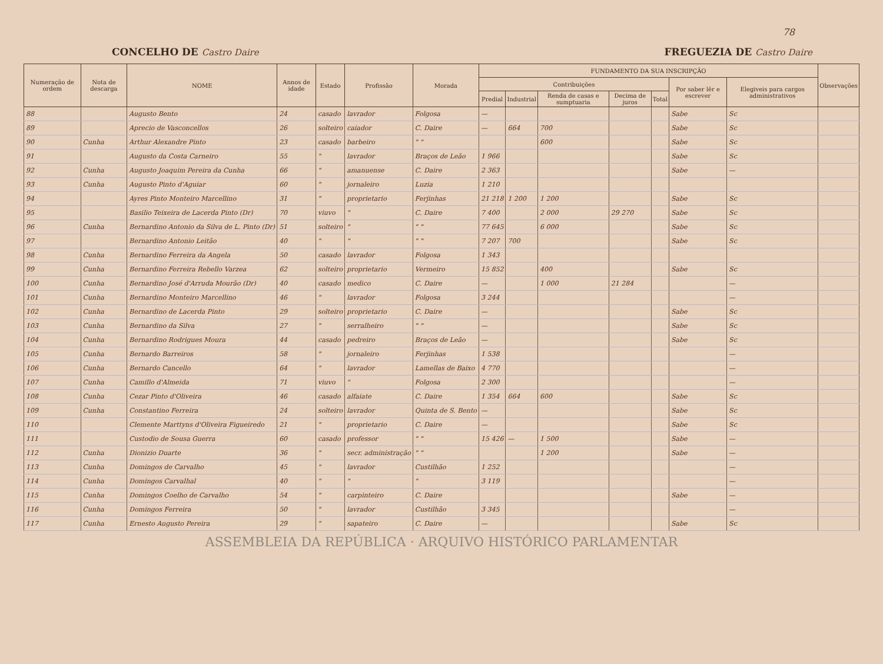78
CONCELHO DE Castro Daire FREGUEZIA DE Castro Daire
| Numeração de ordem | Nota de descarga | NOME | Annos de idade | Estado | Profissão | Morada | FUNDAMENTO DA SUA INSCRIPÇÃO | | | | | | | Observações |
| --- | --- | --- | --- | --- | --- | --- | --- | --- | --- | --- | --- | --- | --- | --- |
| | | | | | | | Contribuições | | | | | Por saber lêr e escrever | Elegiveis para cargos administrativos | |
| | | | | | | | Predial | Industrial | Renda de casas e sumptuaria | Decima de juros | Total | | | |
| 88 | | Augusto Bento | 24 | casado | lavrador | Folgosa | — | | | | | Sabe | Sc | |
| 89 | | Aprecio de Vasconcellos | 26 | solteiro | caiador | C. Daire | — | 664 | 700 | | | Sabe | Sc | |
| 90 | Cunha | Arthur Alexandre Pinto | 23 | casado | barbeiro | " " | | | 600 | | | Sabe | Sc | |
| 91 | | Augusto da Costa Carneiro | 55 | " | lavrador | Braços de Leão | 1 966 | | | | | Sabe | Sc | |
| 92 | Cunha | Augusto Joaquim Pereira da Cunha | 66 | " | amanuense | C. Daire | 2 363 | | | | | Sabe | — | |
| 93 | Cunha | Augusto Pinto d'Aguiar | 60 | " | jornaleiro | Luzia | 1 210 | | | | | | | |
| 94 | | Ayres Pinto Monteiro Marcellino | 31 | " | proprietario | Ferjinhas | 21 218 | 1 200 | 1 200 | | | Sabe | Sc | |
| 95 | | Basilio Teixeira de Lacerda Pinto (Dr) | 70 | viuvo | " | C. Daire | 7 400 | | 2 000 | 29 270 | | Sabe | Sc | |
| 96 | Cunha | Bernardino Antonio da Silva de L. Pinto (Dr) | 51 | solteiro | " | " " | 77 645 | | 6 000 | | | Sabe | Sc | |
| 97 | | Bernardino Antonio Leitão | 40 | " | " | " " | 7 207 | 700 | | | | Sabe | Sc | |
| 98 | Cunha | Bernardino Ferreira da Angela | 50 | casado | lavrador | Folgosa | 1 343 | | | | | | | |
| 99 | Cunha | Bernardino Ferreira Rebello Varzea | 62 | solteiro | proprietario | Vermeiro | 15 852 | | 400 | | | Sabe | Sc | |
| 100 | Cunha | Bernardino José d'Arruda Mourão (Dr) | 40 | casado | medico | C. Daire | — | | 1 000 | 21 284 | | | — | |
| 101 | Cunha | Bernardino Monteiro Marcellino | 46 | " | lavrador | Folgosa | 3 244 | | | | | | — | |
| 102 | Cunha | Bernardino de Lacerda Pinto | 29 | solteiro | proprietario | C. Daire | — | | | | | Sabe | Sc | |
| 103 | Cunha | Bernardino da Silva | 27 | " | serralheiro | " " | — | | | | | Sabe | Sc | |
| 104 | Cunha | Bernardino Rodrigues Moura | 44 | casado | pedreiro | Braços de Leão | — | | | | | Sabe | Sc | |
| 105 | Cunha | Bernardo Barreiros | 58 | " | jornaleiro | Ferjinhas | 1 538 | | | | | | — | |
| 106 | Cunha | Bernardo Cancello | 64 | " | lavrador | Lamellas de Baixo | 4 770 | | | | | | — | |
| 107 | Cunha | Camillo d'Almeida | 71 | viuvo | " | Folgosa | 2 300 | | | | | | — | |
| 108 | Cunha | Cezar Pinto d'Oliveira | 46 | casado | alfaiate | C. Daire | 1 354 | 664 | 600 | | | Sabe | Sc | |
| 109 | Cunha | Constantino Ferreira | 24 | solteiro | lavrador | Quinta de S. Bento | — | | | | | Sabe | Sc | |
| 110 | | Clemente Marttyns d'Oliveira Figueiredo | 21 | " | proprietario | C. Daire | — | | | | | Sabe | Sc | |
| 111 | | Custodio de Sousa Guerra | 60 | casado | professor | " " | 15 426 | — | 1 500 | | | Sabe | — | |
| 112 | Cunha | Dionizio Duarte | 36 | " | secr. administração | " " | | | 1 200 | | | Sabe | — | |
| 113 | Cunha | Domingos de Carvalho | 45 | " | lavrador | Custilhão | 1 252 | | | | | | — | |
| 114 | Cunha | Domingos Carvalhal | 40 | " | " | " | 3 119 | | | | | | — | |
| 115 | Cunha | Domingos Coelho de Carvalho | 54 | " | carpinteiro | C. Daire | | | | | | Sabe | — | |
| 116 | Cunha | Domingos Ferreira | 50 | " | lavrador | Custilhão | 3 345 | | | | | | — | |
| 117 | Cunha | Ernesto Augusto Pereira | 29 | " | sapateiro | C. Daire | — | | | | | Sabe | Sc | |
ASSEMBLEIA DA REPÚBLICA · ARQUIVO HISTÓRICO PARLAMENTAR